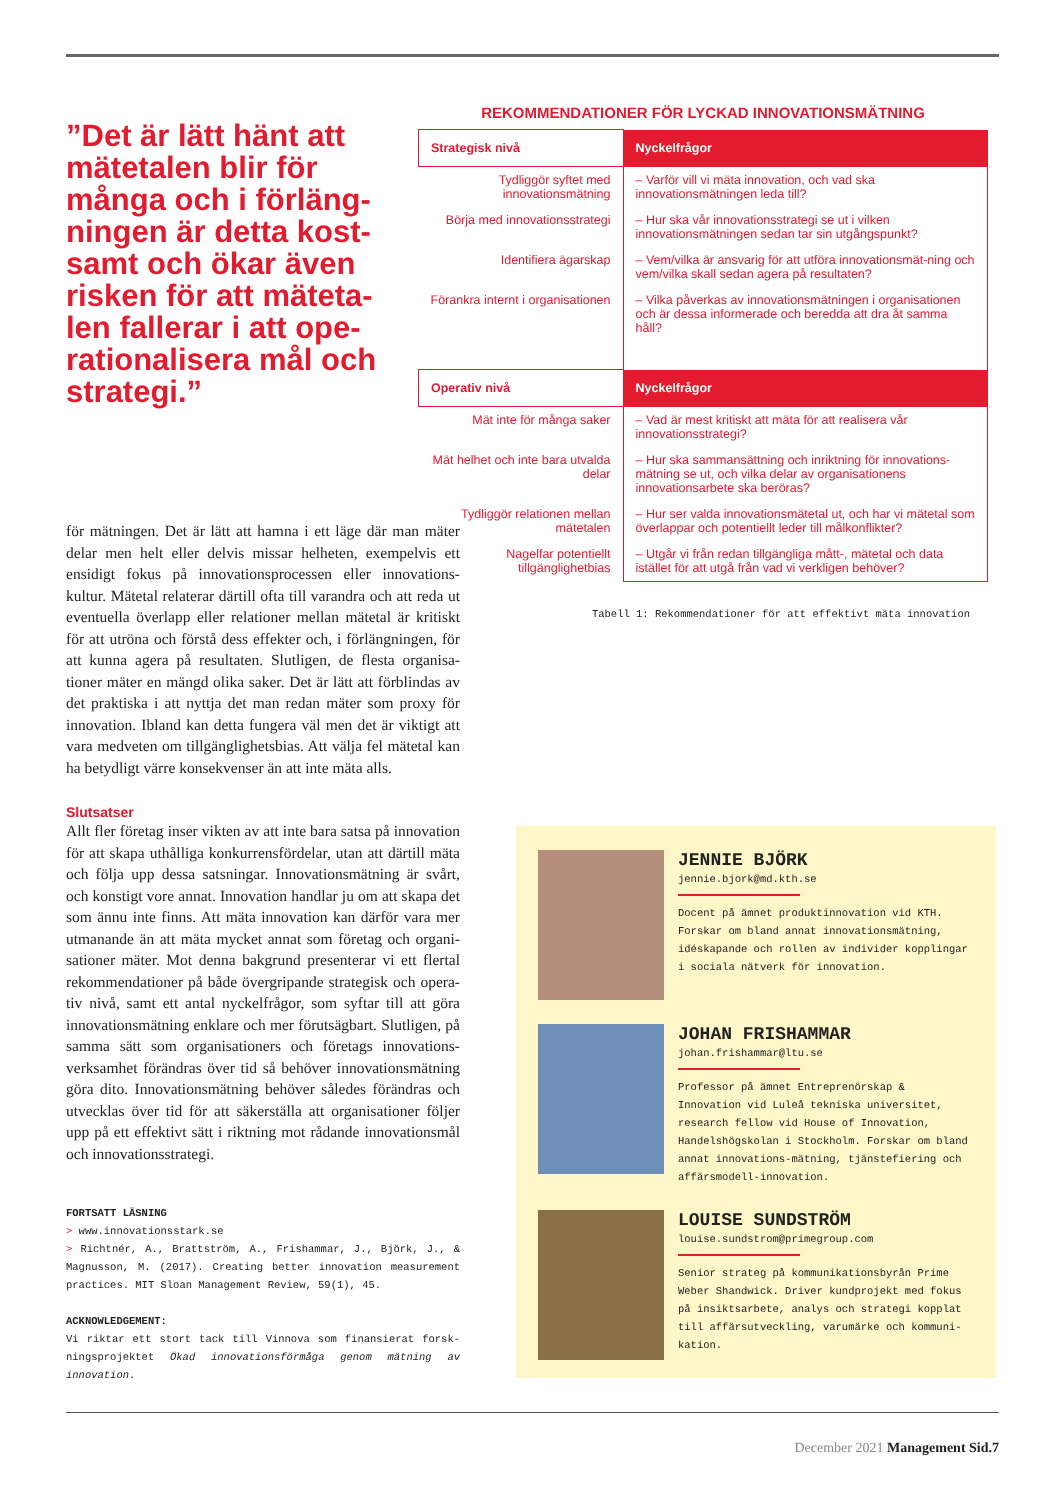”Det är lätt hänt att mätetalen blir för många och i förläng-ningen är detta kost-samt och ökar även risken för att mäteta-len fallerar i att ope-rationalisera mål och strategi.”
REKOMMENDATIONER FÖR LYCKAD INNOVATIONSMÄTNING
| Strategisk nivå | Nyckelfrågor |
| --- | --- |
| Tydliggör syftet med innovationsmätning | – Varför vill vi mäta innovation, och vad ska innovationsmätningen leda till? |
| Börja med innovationsstrategi | – Hur ska vår innovationsstrategi se ut i vilken innovationsmätningen sedan tar sin utgångspunkt? |
| Identifiera ägarskap | – Vem/vilka är ansvarig för att utföra innovationsmät-ning och vem/vilka skall sedan agera på resultaten? |
| Förankra internt i organisationen | – Vilka påverkas av innovationsmätningen i organisationen och är dessa informerade och beredda att dra åt samma håll? |
| Operativ nivå | Nyckelfrågor |
| Mät inte för många saker | – Vad är mest kritiskt att mäta för att realisera vår innovationsstrategi? |
| Mät helhet och inte bara utvalda delar | – Hur ska sammansättning och inriktning för innovations-mätning se ut, och vilka delar av organisationens innovationsarbete ska beröras? |
| Tydliggör relationen mellan mätetalen | – Hur ser valda innovationsmätetal ut, och har vi mätetal som överlappar och potentiellt leder till målkonflikter? |
| Nagelfar potentiellt tillgänglighetbias | – Utgår vi från redan tillgängliga mått-, mätetal och data istället för att utgå från vad vi verkligen behöver? |
Tabell 1: Rekommendationer för att effektivt mäta innovation
för mätningen. Det är lätt att hamna i ett läge där man mäter delar men helt eller delvis missar helheten, exempelvis ett ensidigt fokus på innovationsprocessen eller innovations-kultur. Mätetal relaterar därtill ofta till varandra och att reda ut eventuella överlapp eller relationer mellan mätetal är kritiskt för att utröna och förstå dess effekter och, i förlängningen, för att kunna agera på resultaten. Slutligen, de flesta organisa-tioner mäter en mängd olika saker. Det är lätt att förblindas av det praktiska i att nyttja det man redan mäter som proxy för innovation. Ibland kan detta fungera väl men det är viktigt att vara medveten om tillgänglighetsbias. Att välja fel mätetal kan ha betydligt värre konsekvenser än att inte mäta alls.
Slutsatser
Allt fler företag inser vikten av att inte bara satsa på innovation för att skapa uthålliga konkurrensfördelar, utan att därtill mäta och följa upp dessa satsningar. Innovationsmätning är svårt, och konstigt vore annat. Innovation handlar ju om att skapa det som ännu inte finns. Att mäta innovation kan därför vara mer utmanande än att mäta mycket annat som företag och organi-sationer mäter. Mot denna bakgrund presenterar vi ett flertal rekommendationer på både övergripande strategisk och opera-tiv nivå, samt ett antal nyckelfrågor, som syftar till att göra innovationsmätning enklare och mer förutsägbart. Slutligen, på samma sätt som organisationers och företags innovations-verksamhet förändras över tid så behöver innovationsmätning göra dito. Innovationsmätning behöver således förändras och utvecklas över tid för att säkerställa att organisationer följer upp på ett effektivt sätt i riktning mot rådande innovationsmål och innovationsstrategi.
FORTSATT LÄSNING
> www.innovationsstark.se
> Richtnér, A., Brattström, A., Frishammar, J., Björk, J., & Magnusson, M. (2017). Creating better innovation measurement practices. MIT Sloan Management Review, 59(1), 45.
ACKNOWLEDGEMENT:
Vi riktar ett stort tack till Vinnova som finansierat forsk-ningsprojektet Ökad innovationsförmåga genom mätning av innovation.
JENNIE BJÖRK
jennie.bjork@md.kth.se
Docent på ämnet produktinnovation vid KTH. Forskar om bland annat innovationsmätning, idéskapande och rollen av individer kopplingar i sociala nätverk för innovation.
JOHAN FRISHAMMAR
johan.frishammar@ltu.se
Professor på ämnet Entreprenörskap & Innovation vid Luleå tekniska universitet, research fellow vid House of Innovation, Handelshögskolan i Stockholm. Forskar om bland annat innovations-mätning, tjänstefiering och affärsmodell-innovation.
LOUISE SUNDSTRÖM
louise.sundstrom@primegroup.com
Senior strateg på kommunikationsbyrån Prime Weber Shandwick. Driver kundprojekt med fokus på insiktsarbete, analys och strategi kopplat till affärsutveckling, varumärke och kommuni-kation.
December 2021 Management Sid.7